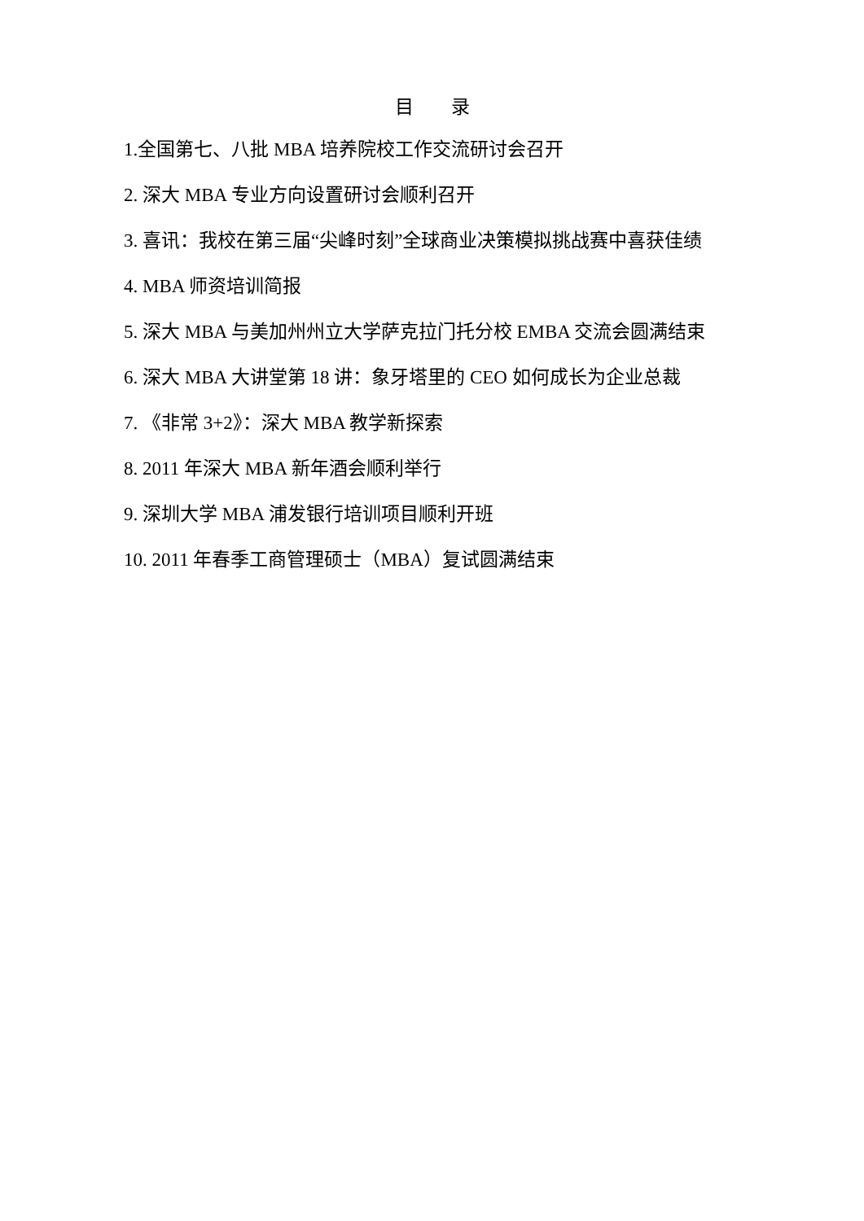目 录
1.全国第七、八批 MBA 培养院校工作交流研讨会召开
2. 深大 MBA 专业方向设置研讨会顺利召开
3. 喜讯：我校在第三届“尖峰时刻”全球商业决策模拟挑战赛中喜获佳绩
4. MBA 师资培训简报
5. 深大 MBA 与美加州州立大学萨克拉门托分校 EMBA 交流会圆满结束
6. 深大 MBA 大讲堂第 18 讲：象牙塔里的 CEO 如何成长为企业总裁
7. 《非常 3+2》：深大 MBA 教学新探索
8. 2011 年深大 MBA 新年酒会顺利举行
9. 深圳大学 MBA 浦发银行培训项目顺利开班
10. 2011 年春季工商管理硕士（MBA）复试圆满结束